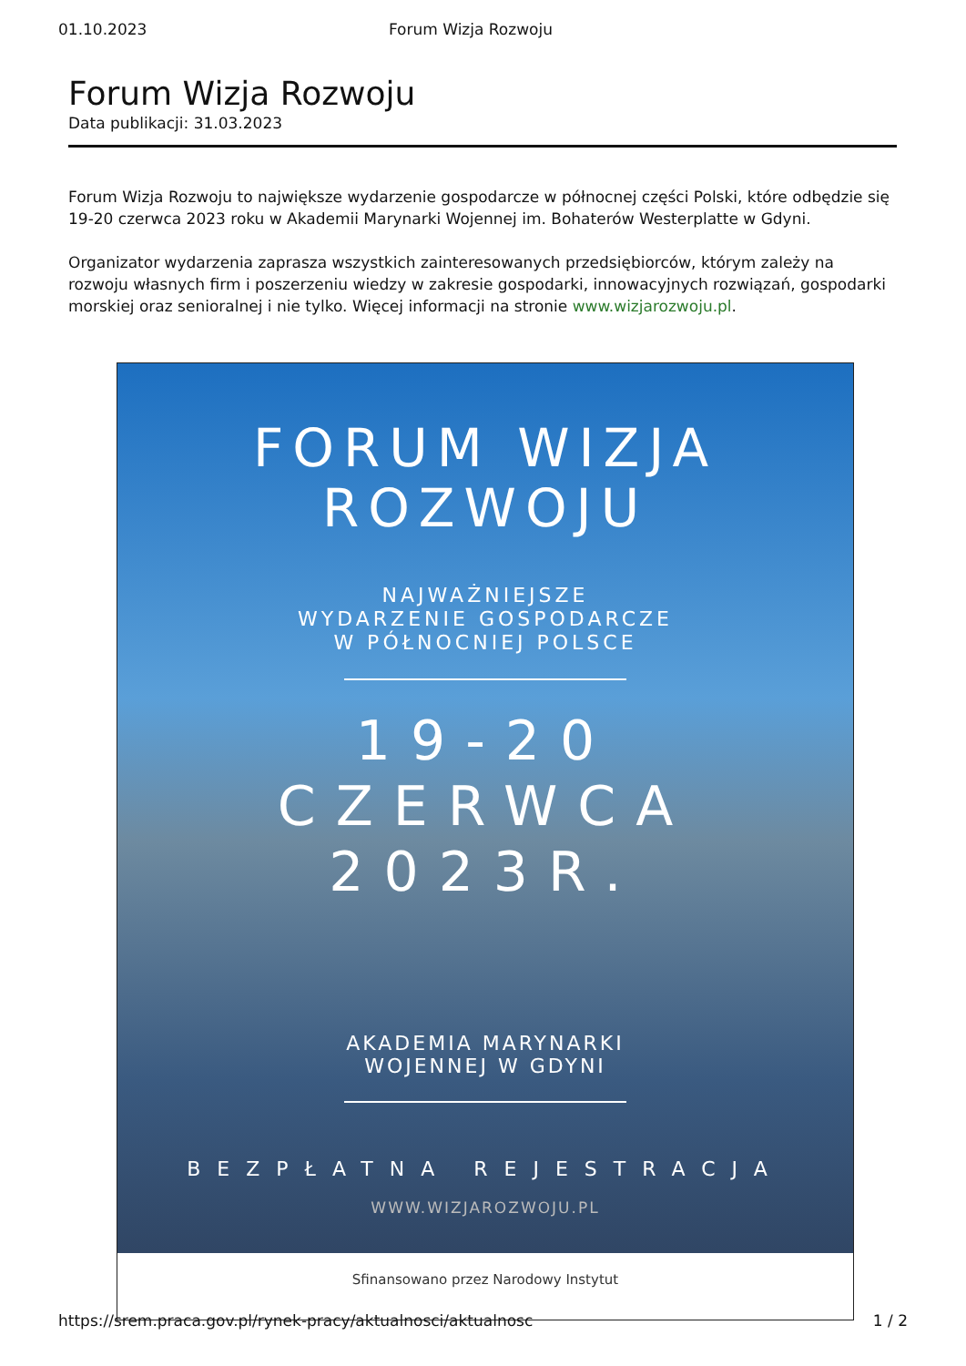01.10.2023 Forum Wizja Rozwoju
Forum Wizja Rozwoju
Data publikacji: 31.03.2023
Forum Wizja Rozwoju to największe wydarzenie gospodarcze w północnej części Polski, które odbędzie się 19-20 czerwca 2023 roku w Akademii Marynarki Wojennej im. Bohaterów Westerplatte w Gdyni.
Organizator wydarzenia zaprasza wszystkich zainteresowanych przedsiębiorców, którym zależy na rozwoju własnych firm i poszerzeniu wiedzy w zakresie gospodarki, innowacyjnych rozwiązań, gospodarki morskiej oraz senioralnej i nie tylko. Więcej informacji na stronie www.wizjarozwoju.pl.
FORUM WIZJA
ROZWOJU
NAJWAŻNIEJSZE
WYDARZENIE GOSPODARCZE
W PÓŁNOCNIEJ POLSCE
19-20
CZERWCA
2023R.
AKADEMIA MARYNARKI
WOJENNEJ W GDYNI
BEZPŁATNA REJESTRACJA
WWW.WIZJAROZWOJU.PL
Sfinansowano przez Narodowy Instytut
https://srem.praca.gov.pl/rynek-pracy/aktualnosci/aktualnosc 1 / 2